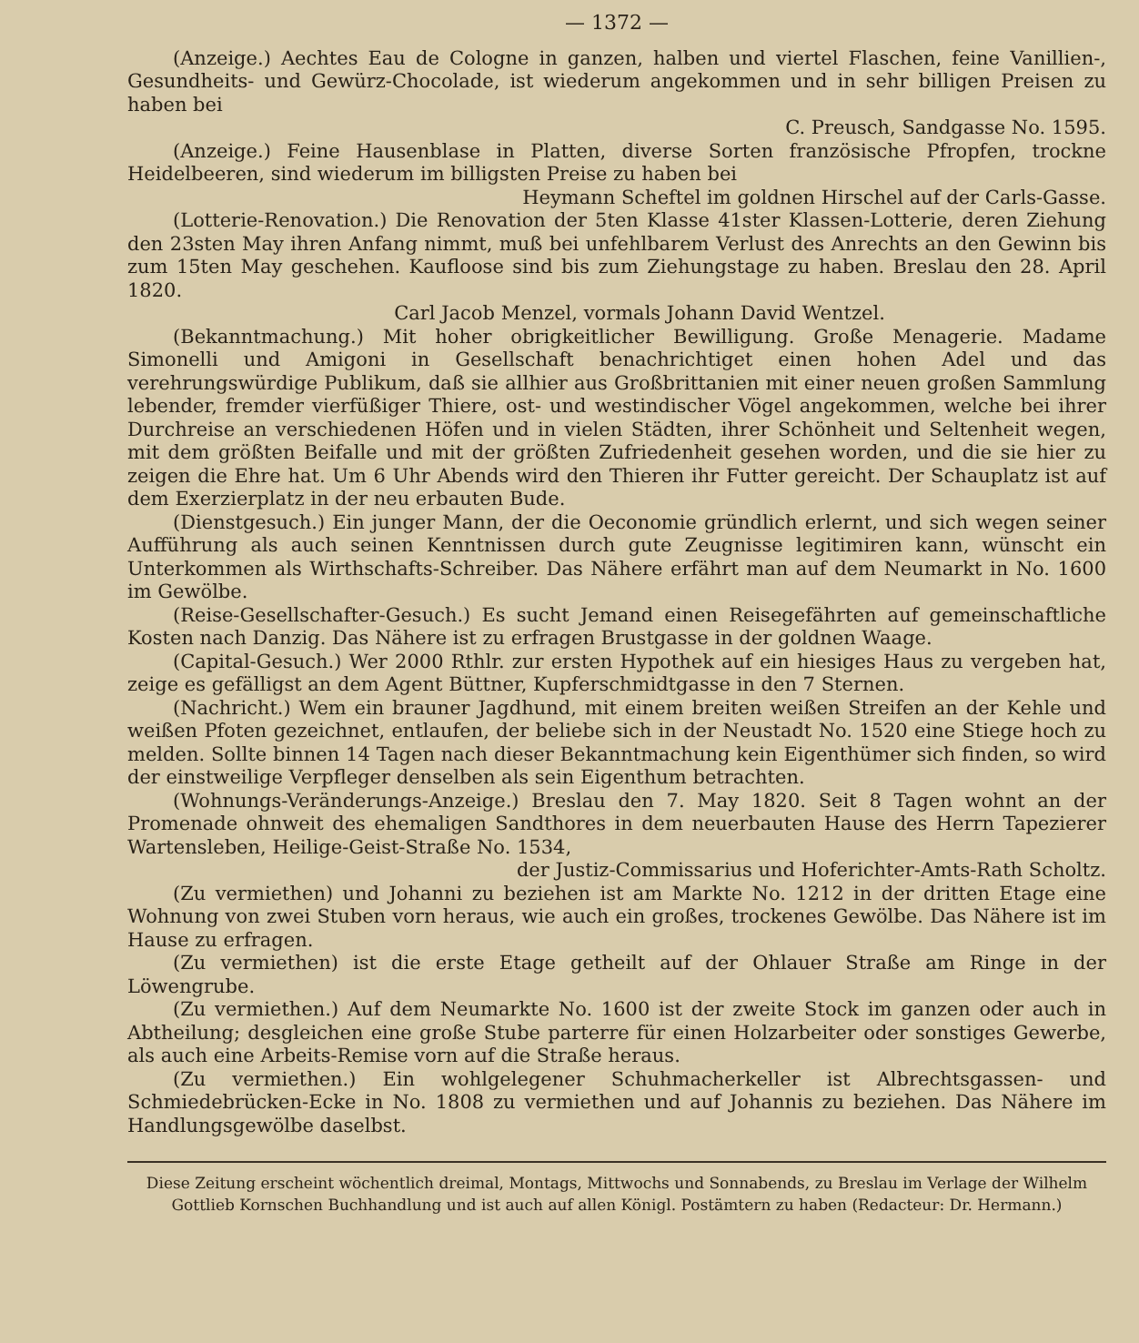— 1372 —
(Anzeige.) Aechtes Eau de Cologne in ganzen, halben und viertel Flaschen, feine Vanillien-, Gesundheits- und Gewürz-Chocolade, ist wiederum angekommen und in sehr billigen Preisen zu haben bei
C. Preusch, Sandgasse No. 1595.
(Anzeige.) Feine Hausenblase in Platten, diverse Sorten französische Pfropfen, trockne Heidelbeeren, sind wiederum im billigsten Preise zu haben bei
Heymann Scheftel im goldnen Hirschel auf der Carls-Gasse.
(Lotterie-Renovation.) Die Renovation der 5ten Klasse 41ster Klassen-Lotterie, deren Ziehung den 23sten May ihren Anfang nimmt, muß bei unfehlbarem Verlust des Anrechts an den Gewinn bis zum 15ten May geschehen. Kaufloose sind bis zum Ziehungstage zu haben. Breslau den 28. April 1820.
Carl Jacob Menzel, vormals Johann David Wentzel.
(Bekanntmachung.) Mit hoher obrigkeitlicher Bewilligung. Große Menagerie. Madame Simonelli und Amigoni in Gesellschaft benachrichtiget einen hohen Adel und das verehrungswürdige Publikum, daß sie allhier aus Großbrittanien mit einer neuen großen Sammlung lebender, fremder vierfüßiger Thiere, ost- und westindischer Vögel angekommen, welche bei ihrer Durchreise an verschiedenen Höfen und in vielen Städten, ihrer Schönheit und Seltenheit wegen, mit dem größten Beifalle und mit der größten Zufriedenheit gesehen worden, und die sie hier zu zeigen die Ehre hat. Um 6 Uhr Abends wird den Thieren ihr Futter gereicht. Der Schauplatz ist auf dem Exerzierplatz in der neu erbauten Bude.
(Dienstgesuch.) Ein junger Mann, der die Oeconomie gründlich erlernt, und sich wegen seiner Aufführung als auch seinen Kenntnissen durch gute Zeugnisse legitimiren kann, wünscht ein Unterkommen als Wirthschafts-Schreiber. Das Nähere erfährt man auf dem Neumarkt in No. 1600 im Gewölbe.
(Reise-Gesellschafter-Gesuch.) Es sucht Jemand einen Reisegefährten auf gemeinschaftliche Kosten nach Danzig. Das Nähere ist zu erfragen Brustgasse in der goldnen Waage.
(Capital-Gesuch.) Wer 2000 Rthlr. zur ersten Hypothek auf ein hiesiges Haus zu vergeben hat, zeige es gefälligst an dem Agent Büttner, Kupferschmidtgasse in den 7 Sternen.
(Nachricht.) Wem ein brauner Jagdhund, mit einem breiten weißen Streifen an der Kehle und weißen Pfoten gezeichnet, entlaufen, der beliebe sich in der Neustadt No. 1520 eine Stiege hoch zu melden. Sollte binnen 14 Tagen nach dieser Bekanntmachung kein Eigenthümer sich finden, so wird der einstweilige Verpfleger denselben als sein Eigenthum betrachten.
(Wohnungs-Veränderungs-Anzeige.) Breslau den 7. May 1820. Seit 8 Tagen wohnt an der Promenade ohnweit des ehemaligen Sandthores in dem neuerbauten Hause des Herrn Tapezierer Wartensleben, Heilige-Geist-Straße No. 1534,
der Justiz-Commissarius und Hoferichter-Amts-Rath Scholtz.
(Zu vermiethen) und Johanni zu beziehen ist am Markte No. 1212 in der dritten Etage eine Wohnung von zwei Stuben vorn heraus, wie auch ein großes, trockenes Gewölbe. Das Nähere ist im Hause zu erfragen.
(Zu vermiethen) ist die erste Etage getheilt auf der Ohlauer Straße am Ringe in der Löwengrube.
(Zu vermiethen.) Auf dem Neumarkte No. 1600 ist der zweite Stock im ganzen oder auch in Abtheilung; desgleichen eine große Stube parterre für einen Holzarbeiter oder sonstiges Gewerbe, als auch eine Arbeits-Remise vorn auf die Straße heraus.
(Zu vermiethen.) Ein wohlgelegener Schuhmacherkeller ist Albrechtsgassen- und Schmiedebrücken-Ecke in No. 1808 zu vermiethen und auf Johannis zu beziehen. Das Nähere im Handlungsgewölbe daselbst.
Diese Zeitung erscheint wöchentlich dreimal, Montags, Mittwochs und Sonnabends, zu Breslau im Verlage der Wilhelm Gottlieb Kornschen Buchhandlung und ist auch auf allen Königl. Postämtern zu haben (Redacteur: Dr. Hermann.)